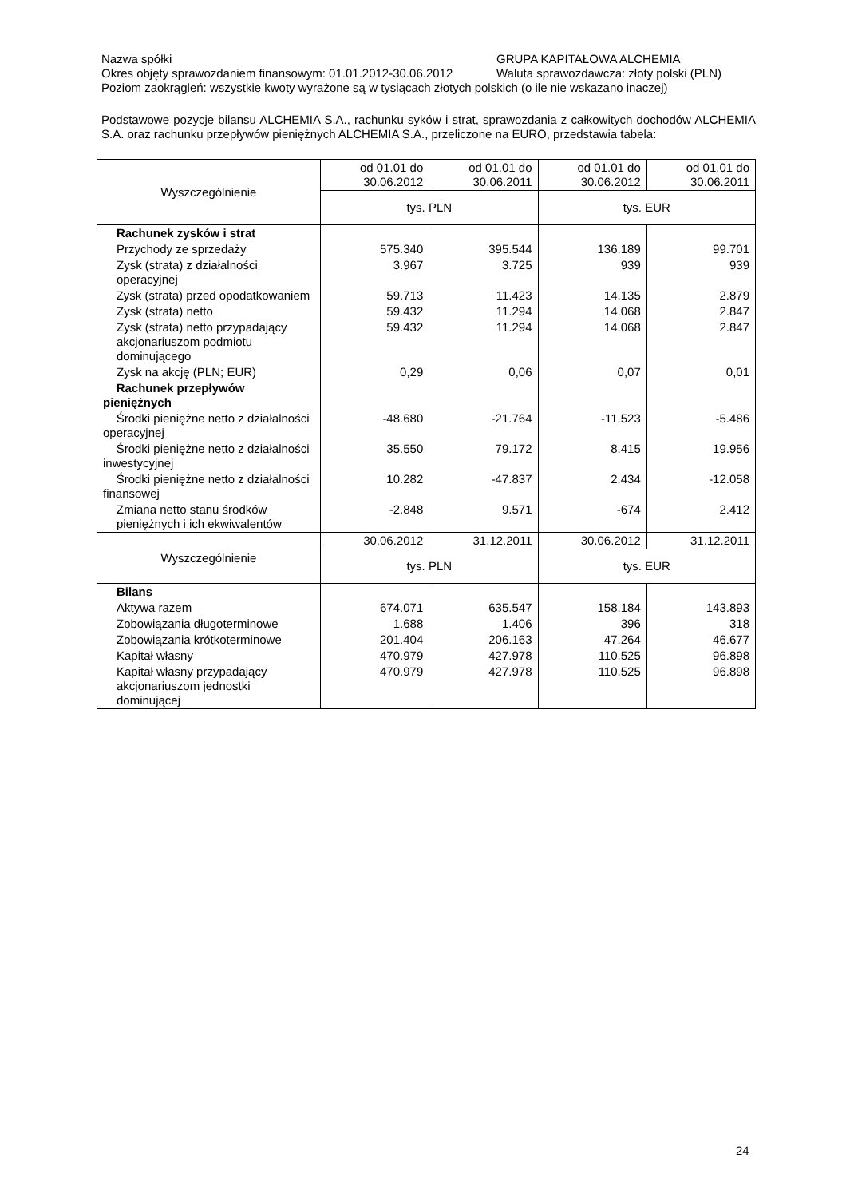Nazwa spółki GRUPA KAPITAŁOWA ALCHEMIA
Okres objęty sprawozdaniem finansowym: 01.01.2012-30.06.2012 Waluta sprawozdawcza: złoty polski (PLN)
Poziom zaokrągleń: wszystkie kwoty wyrażone są w tysiącach złotych polskich (o ile nie wskazano inaczej)
Podstawowe pozycje bilansu ALCHEMIA S.A., rachunku syków i strat, sprawozdania z całkowitych dochodów ALCHEMIA S.A. oraz rachunku przepływów pieniężnych ALCHEMIA S.A., przeliczone na EURO, przedstawia tabela:
| Wyszczególnienie | od 01.01 do 30.06.2012 | od 01.01 do 30.06.2011 | od 01.01 do 30.06.2012 | od 01.01 do 30.06.2011 |
| | tys. PLN | | tys. EUR | |
| Rachunek zysków i strat | | | | |
| Przychody ze sprzedaży | 575.340 | 395.544 | 136.189 | 99.701 |
| Zysk (strata) z działalności operacyjnej | 3.967 | 3.725 | 939 | 939 |
| Zysk (strata) przed opodatkowaniem | 59.713 | 11.423 | 14.135 | 2.879 |
| Zysk (strata) netto | 59.432 | 11.294 | 14.068 | 2.847 |
| Zysk (strata) netto przypadający akcjonariuszom podmiotu dominującego | 59.432 | 11.294 | 14.068 | 2.847 |
| Zysk na akcję (PLN; EUR) | 0,29 | 0,06 | 0,07 | 0,01 |
| Rachunek przepływów pieniężnych | | | | |
| Środki pieniężne netto z działalności operacyjnej | -48.680 | -21.764 | -11.523 | -5.486 |
| Środki pieniężne netto z działalności inwestycyjnej | 35.550 | 79.172 | 8.415 | 19.956 |
| Środki pieniężne netto z działalności finansowej | 10.282 | -47.837 | 2.434 | -12.058 |
| Zmiana netto stanu środków pieniężnych i ich ekwiwalentów | -2.848 | 9.571 | -674 | 2.412 |
| Wyszczególnienie | 30.06.2012 | 31.12.2011 | 30.06.2012 | 31.12.2011 |
| | tys. PLN | | tys. EUR | |
| Bilans | | | | |
| Aktywa razem | 674.071 | 635.547 | 158.184 | 143.893 |
| Zobowiązania długoterminowe | 1.688 | 1.406 | 396 | 318 |
| Zobowiązania krótkoterminowe | 201.404 | 206.163 | 47.264 | 46.677 |
| Kapitał własny | 470.979 | 427.978 | 110.525 | 96.898 |
| Kapitał własny przypadający akcjonariuszom jednostki dominującej | 470.979 | 427.978 | 110.525 | 96.898 |
24